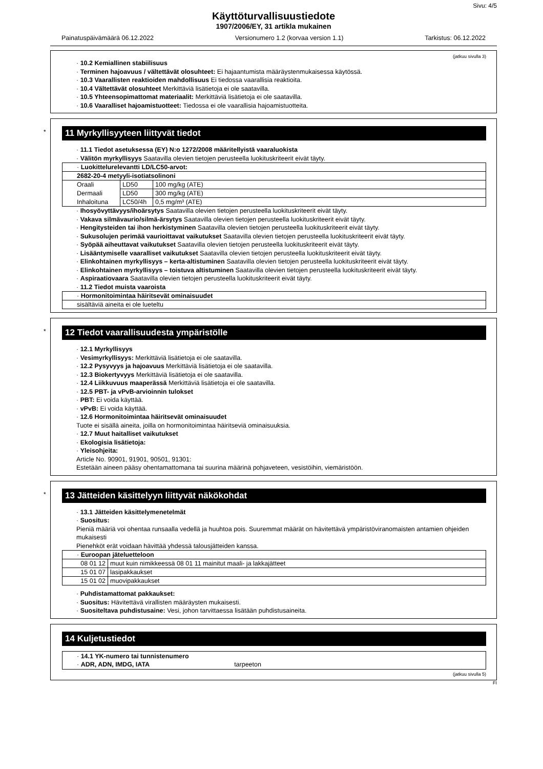Sivu: 4/5
Käyttöturvallisuustiedote
1907/2006/EY, 31 artikla mukainen
Painatuspäivämäärä 06.12.2022 Versionumero 1.2 (korvaa version 1.1) Tarkistus: 06.12.2022
(jatkuu sivulla 3)
· 10.2 Kemiallinen stabiilisuus
· Terminen hajoavuus / vältettävät olosuhteet: Ei hajaantumista määräystenmukaisessa käytössä.
· 10.3 Vaarallisten reaktioiden mahdollisuus Ei tiedossa vaarallisia reaktioita.
· 10.4 Vältettävät olosuhteet Merkittäviä lisätietoja ei ole saatavilla.
· 10.5 Yhteensopimattomat materiaalit: Merkittäviä lisätietoja ei ole saatavilla.
· 10.6 Vaaralliset hajoamistuotteet: Tiedossa ei ole vaarallisia hajoamistuotteita.
*
11 Myrkyllisyyteen liittyvät tiedot
· 11.1 Tiedot asetuksessa (EY) N:o 1272/2008 määritellyistä vaaraluokista
· Välitön myrkyllisyys Saatavilla olevien tietojen perusteella luokituskriteerit eivät täyty.
| · Luokittelurelevantti LD/LC50-arvot: | | |
| 2682-20-4 metyyli-isotiatsolinoni | | |
| Oraali | LD50 | 100 mg/kg (ATE) |
| Dermaali | LD50 | 300 mg/kg (ATE) |
| Inhaloituna | LC50/4h | 0,5 mg/m³ (ATE) |
· Ihosyövyttävyys/ihoärsytys Saatavilla olevien tietojen perusteella luokituskriteerit eivät täyty.
· Vakava silmävaurio/silmä-ärsytys Saatavilla olevien tietojen perusteella luokituskriteerit eivät täyty.
· Hengitysteiden tai ihon herkistyminen Saatavilla olevien tietojen perusteella luokituskriteerit eivät täyty.
· Sukusolujen perimää vaurioittavat vaikutukset Saatavilla olevien tietojen perusteella luokituskriteerit eivät täyty.
· Syöpää aiheuttavat vaikutukset Saatavilla olevien tietojen perusteella luokituskriteerit eivät täyty.
· Lisääntymiselle vaaralliset vaikutukset Saatavilla olevien tietojen perusteella luokituskriteerit eivät täyty.
· Elinkohtainen myrkyllisyys – kerta-altistuminen Saatavilla olevien tietojen perusteella luokituskriteerit eivät täyty.
· Elinkohtainen myrkyllisyys – toistuva altistuminen Saatavilla olevien tietojen perusteella luokituskriteerit eivät täyty.
· Aspiraatiovaara Saatavilla olevien tietojen perusteella luokituskriteerit eivät täyty.
· 11.2 Tiedot muista vaaroista
| · Hormonitoimintaa häiritsevät ominaisuudet |
| sisältäviä aineita ei ole lueteltu |
*
12 Tiedot vaarallisuudesta ympäristölle
· 12.1 Myrkyllisyys
· Vesimyrkyllisyys: Merkittäviä lisätietoja ei ole saatavilla.
· 12.2 Pysyvyys ja hajoavuus Merkittäviä lisätietoja ei ole saatavilla.
· 12.3 Biokertyvyys Merkittäviä lisätietoja ei ole saatavilla.
· 12.4 Liikkuvuus maaperässä Merkittäviä lisätietoja ei ole saatavilla.
· 12.5 PBT- ja vPvB-arvioinnin tulokset
· PBT: Ei voida käyttää.
· vPvB: Ei voida käyttää.
· 12.6 Hormonitoimintaa häiritsevät ominaisuudet
Tuote ei sisällä aineita, joilla on hormonitoimintaa häiritseviä ominaisuuksia.
· 12.7 Muut haitalliset vaikutukset
· Ekologisia lisätietoja:
· Yleisohjeita:
Article No. 90901, 91901, 90501, 91301:
Estetään aineen pääsy ohentamattomana tai suurina määrinä pohjaveteen, vesistöihin, viemäristöön.
*
13 Jätteiden käsittelyyn liittyvät näkökohdat
· 13.1 Jätteiden käsittelymenetelmät
· Suositus:
Pieniä määriä voi ohentaa runsaalla vedellä ja huuhtoa pois. Suuremmat määrät on hävitettävä ympäristöviranomaisten antamien ohjeiden mukaisesti
Pienehköt erät voidaan hävittää yhdessä talousjätteiden kanssa.
| · Euroopan jäteluetteloon | |
| 08 01 12 | muut kuin nimikkeessä 08 01 11 mainitut maali- ja lakkajätteet |
| 15 01 07 | lasipakkaukset |
| 15 01 02 | muovipakkaukset |
· Puhdistamattomat pakkaukset:
· Suositus: Hävitettävä virallisten määräysten mukaisesti.
· Suositeltava puhdistusaine: Vesi, johon tarvittaessa lisätään puhdistusaineita.
14 Kuljetustiedot
| · 14.1 YK-numero tai tunnistenumero · ADR, ADN, IMDG, IATA tarpeeton |
(jatkuu sivulla 5)
FI